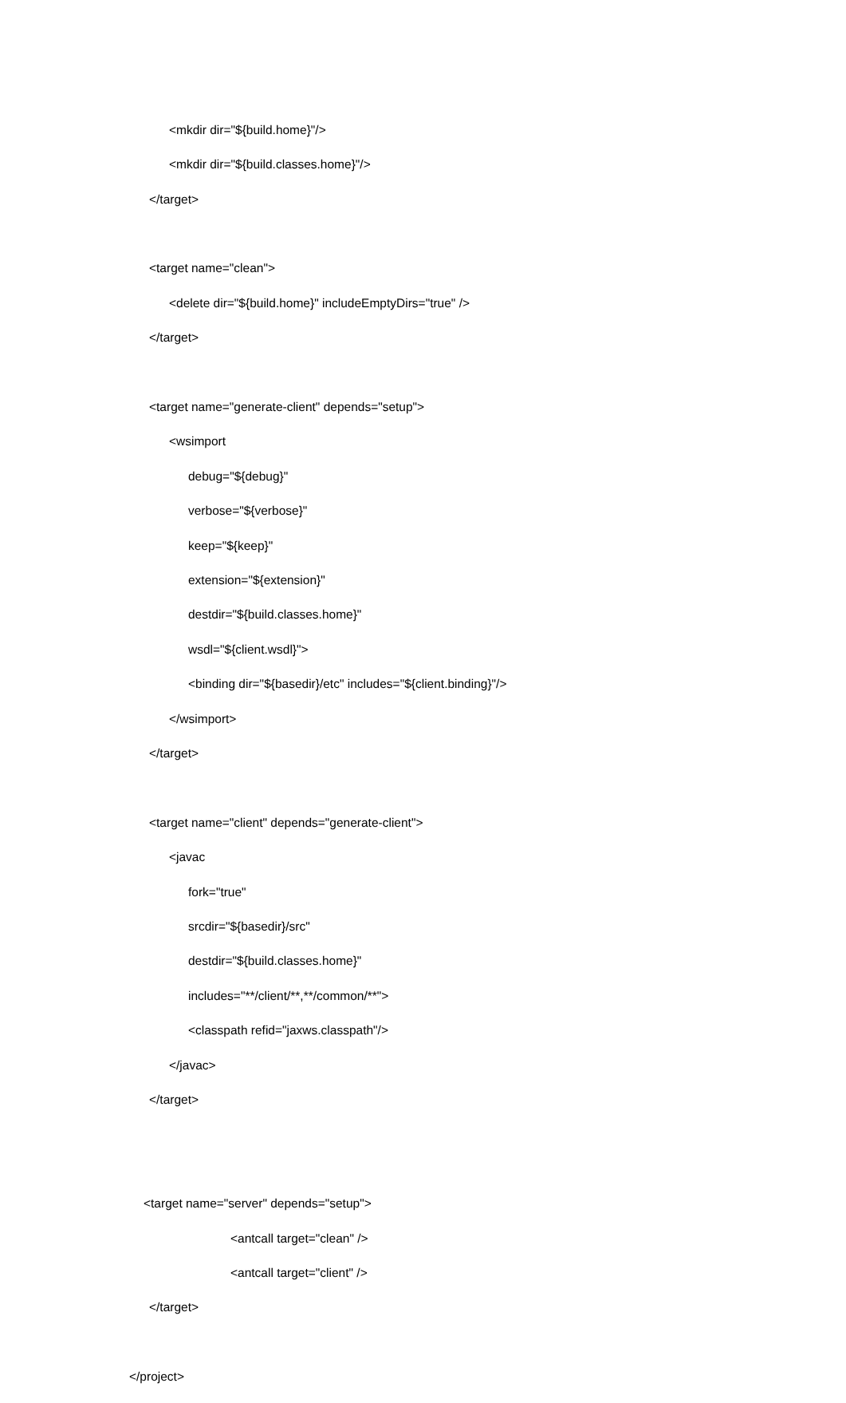<mkdir dir="${build.home}"/>
<mkdir dir="${build.classes.home}"/>
</target>
<target name="clean">
<delete dir="${build.home}" includeEmptyDirs="true" />
</target>
<target name="generate-client" depends="setup">
<wsimport
debug="${debug}"
verbose="${verbose}"
keep="${keep}"
extension="${extension}"
destdir="${build.classes.home}"
wsdl="${client.wsdl}">
<binding dir="${basedir}/etc" includes="${client.binding}"/>
</wsimport>
</target>
<target name="client" depends="generate-client">
<javac
fork="true"
srcdir="${basedir}/src"
destdir="${build.classes.home}"
includes="**/client/**,**/common/**">
<classpath refid="jaxws.classpath"/>
</javac>
</target>
<target name="server" depends="setup">
<antcall target="clean" />
<antcall target="client" />
</target>
</project>